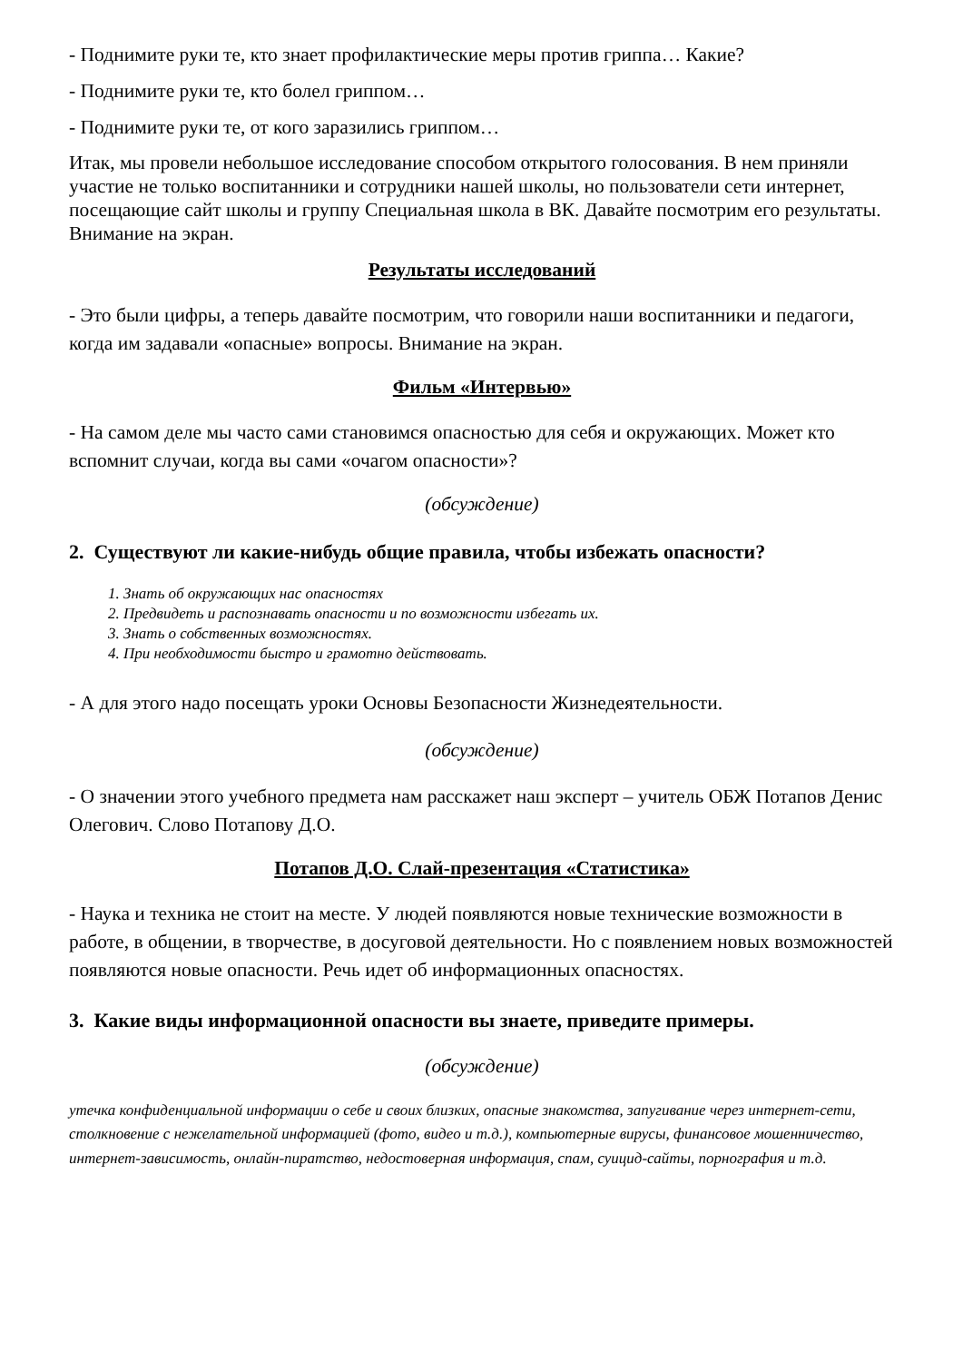- Поднимите руки те, кто знает профилактические меры против гриппа… Какие?
- Поднимите руки те, кто болел гриппом…
- Поднимите руки те, от кого заразились гриппом…
Итак, мы провели небольшое исследование способом открытого голосования. В нем приняли участие не только воспитанники и сотрудники нашей школы, но пользователи сети интернет, посещающие сайт школы и группу Специальная школа в ВК. Давайте посмотрим его результаты. Внимание на экран.
Результаты исследований
- Это были цифры, а теперь давайте посмотрим, что говорили наши воспитанники и педагоги, когда им задавали «опасные» вопросы. Внимание на экран.
Фильм «Интервью»
- На самом деле мы часто сами становимся опасностью для себя и окружающих. Может кто вспомнит случаи, когда вы сами «очагом опасности»?
(обсуждение)
2. Существуют ли какие-нибудь общие правила, чтобы избежать опасности?
1. Знать об окружающих нас опасностях
2. Предвидеть и распознавать опасности и по возможности избегать их.
3. Знать о собственных возможностях.
4. При необходимости быстро и грамотно действовать.
- А для этого надо посещать уроки Основы Безопасности Жизнедеятельности.
(обсуждение)
- О значении этого учебного предмета нам расскажет наш эксперт – учитель ОБЖ Потапов Денис Олегович. Слово Потапову Д.О.
Потапов Д.О. Слай-презентация «Статистика»
- Наука и техника не стоит на месте. У людей появляются новые технические возможности в работе, в общении, в творчестве, в досуговой деятельности. Но с появлением новых возможностей появляются новые опасности. Речь идет об информационных опасностях.
3. Какие виды информационной опасности вы знаете, приведите примеры.
(обсуждение)
утечка конфиденциальной информации о себе и своих близких, опасные знакомства, запугивание через интернет-сети, столкновение с нежелательной информацией (фото, видео и т.д.), компьютерные вирусы, финансовое мошенничество, интернет-зависимость, онлайн-пиратство, недостоверная информация, спам, суицид-сайты, порнография и т.д.